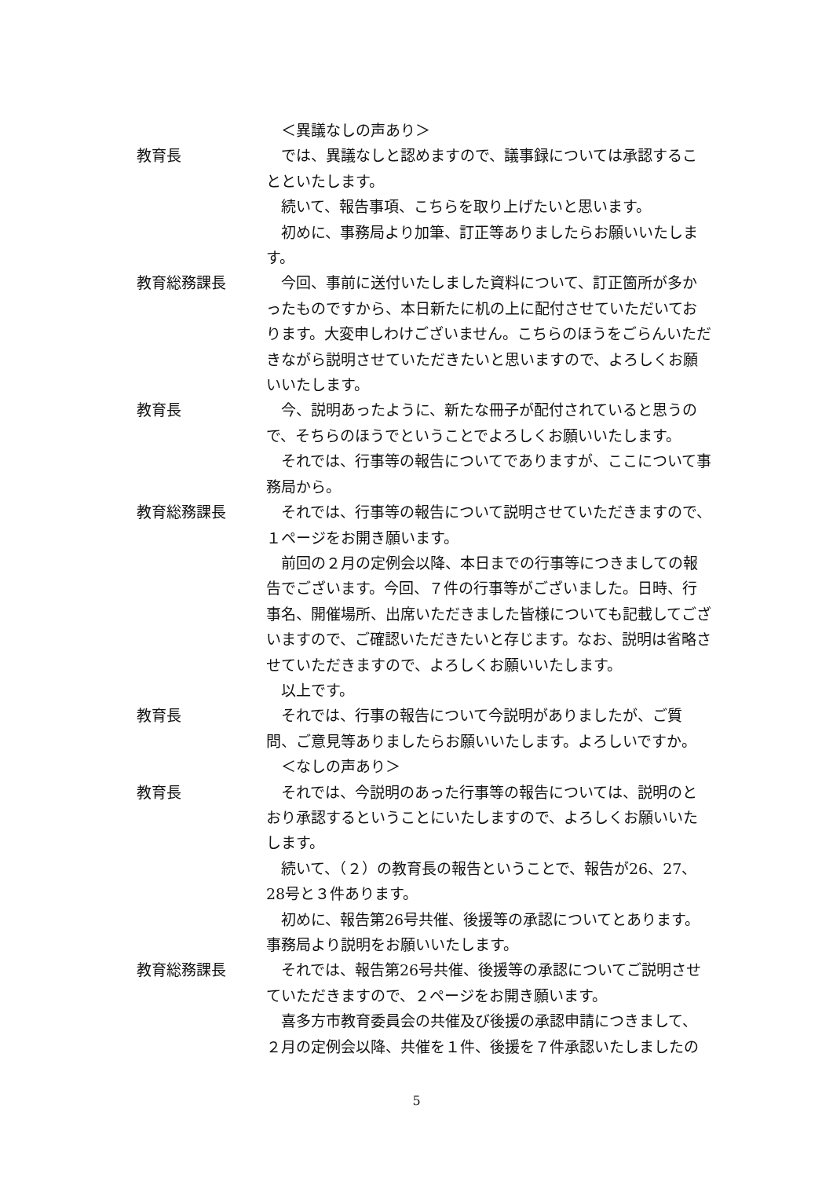＜異議なしの声あり＞
教育長 では、異議なしと認めますので、議事録については承認することといたします。
続いて、報告事項、こちらを取り上げたいと思います。
初めに、事務局より加筆、訂正等ありましたらお願いいたします。
教育総務課長 今回、事前に送付いたしました資料について、訂正箇所が多かったものですから、本日新たに机の上に配付させていただいております。大変申しわけございません。こちらのほうをごらんいただきながら説明させていただきたいと思いますので、よろしくお願いいたします。
教育長 今、説明あったように、新たな冊子が配付されていると思うので、そちらのほうでということでよろしくお願いいたします。
それでは、行事等の報告についてでありますが、ここについて事務局から。
教育総務課長 それでは、行事等の報告について説明させていただきますので、１ページをお開き願います。
前回の２月の定例会以降、本日までの行事等につきましての報告でございます。今回、７件の行事等がございました。日時、行事名、開催場所、出席いただきました皆様についても記載してございますので、ご確認いただきたいと存じます。なお、説明は省略させていただきますので、よろしくお願いいたします。
以上です。
教育長 それでは、行事の報告について今説明がありましたが、ご質問、ご意見等ありましたらお願いいたします。よろしいですか。
＜なしの声あり＞
教育長 それでは、今説明のあった行事等の報告については、説明のとおり承認するということにいたしますので、よろしくお願いいたします。
続いて、（２）の教育長の報告ということで、報告が26、27、28号と３件あります。
初めに、報告第26号共催、後援等の承認についてとあります。事務局より説明をお願いいたします。
教育総務課長 それでは、報告第26号共催、後援等の承認についてご説明させていただきますので、２ページをお開き願います。
喜多方市教育委員会の共催及び後援の承認申請につきまして、２月の定例会以降、共催を１件、後援を７件承認いたしましたの
5